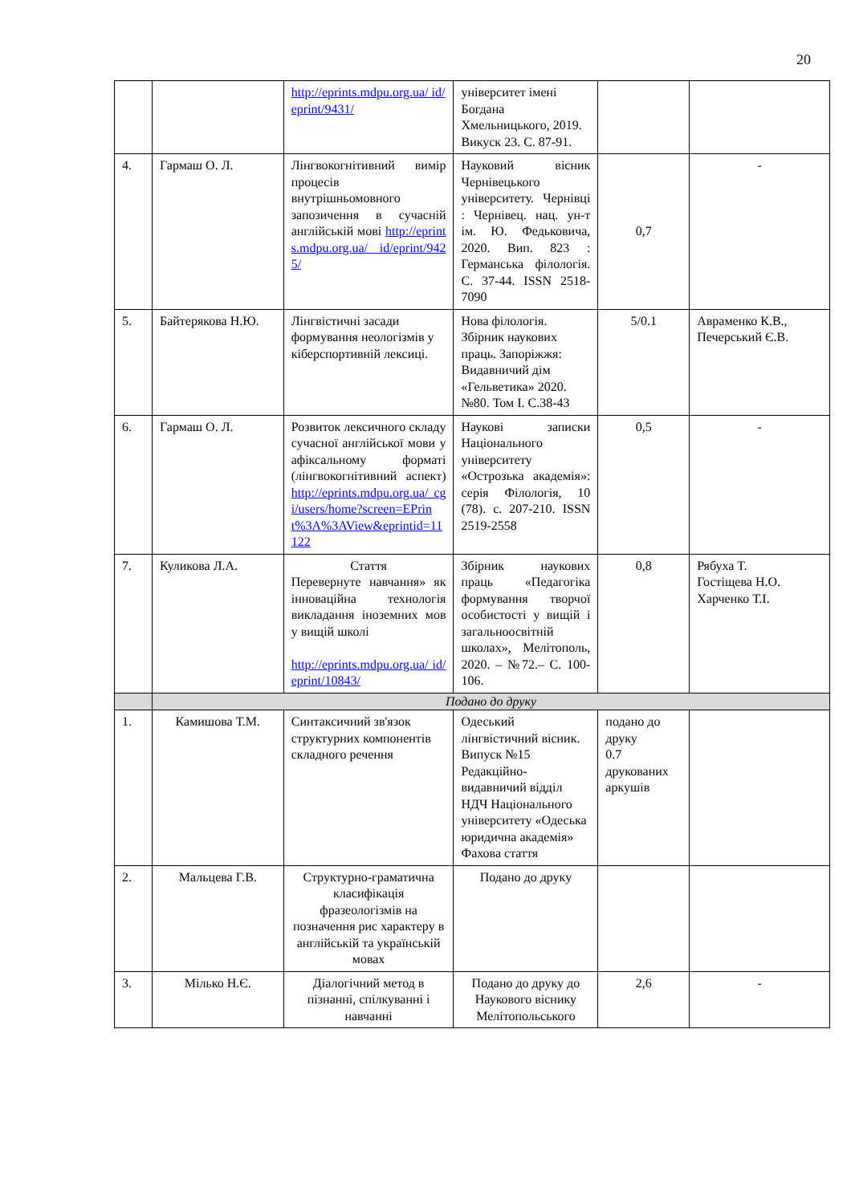20
| | | http://eprints.mdpu.org.ua/ id/eprint/9431/ | університет імені Богдана Хмельницького, 2019. Викуск 23. С. 87-91. | | |
| 4. | Гармаш О. Л. | Лінгвокогнітивний вимір процесів внутрішньомовного запозичення в сучасній англійській мові http://eprints.mdpu.org.ua/ id/eprint/9425/ | Науковий вісник Чернівецького університету. Чернівці : Чернівец. нац. ун-т ім. Ю. Федьковича, 2020. Вип. 823 : Германська філологія. С. 37-44. ISSN 2518-7090 | 0,7 | - |
| 5. | Байтерякова Н.Ю. | Лінгвістичні засади формування неологізмів у кіберспортивній лексиці. | Нова філологія. Збірник наукових праць. Запоріжжя: Видавничий дім «Гельветика» 2020. №80. Том I. С.38-43 | 5/0.1 | Авраменко К.В., Печерський Є.В. |
| 6. | Гармаш О. Л. | Розвиток лексичного складу сучасної англійської мови у афіксальному форматі (лінгвокогнітивний аспект) http://eprints.mdpu.org.ua/ cgi/users/home?screen=EPrint%3A%3AView&eprintid=11122 | Наукові записки Національного університету «Острозька академія»: серія Філологія, 10 (78). с. 207-210. ISSN 2519-2558 | 0,5 | - |
| 7. | Куликова Л.А. | Стаття Перевернуте навчання» як інноваційна технологія викладання іноземних мов у вищій школі http://eprints.mdpu.org.ua/ id/eprint/10843/ | Збірник наукових праць «Педагогіка формування творчої особистості у вищій і загальноосвітній школах», Мелітополь, 2020. – №72.– С. 100-106. | 0,8 | Рябуха Т. Гостіщева Н.О. Харченко Т.І. |
| | Подано до друку | | | | |
| 1. | Камишова Т.М. | Синтаксичний зв'язок структурних компонентів складного речення | Одеський лінгвістичний вісник. Випуск №15 Редакційно-видавничий відділ НДЧ Національного університету «Одеська юридична академія» Фахова стаття | подано до друку 0.7 друкованих аркушів | |
| 2. | Мальцева Г.В. | Структурно-граматична класифікація фразеологізмів на позначення рис характеру в англійській та українській мовах | Подано до друку | | |
| 3. | Мілько Н.Є. | Діалогічний метод в пізнанні, спілкуванні і навчанні | Подано до друку до Наукового віснику Мелітопольського | 2,6 | - |